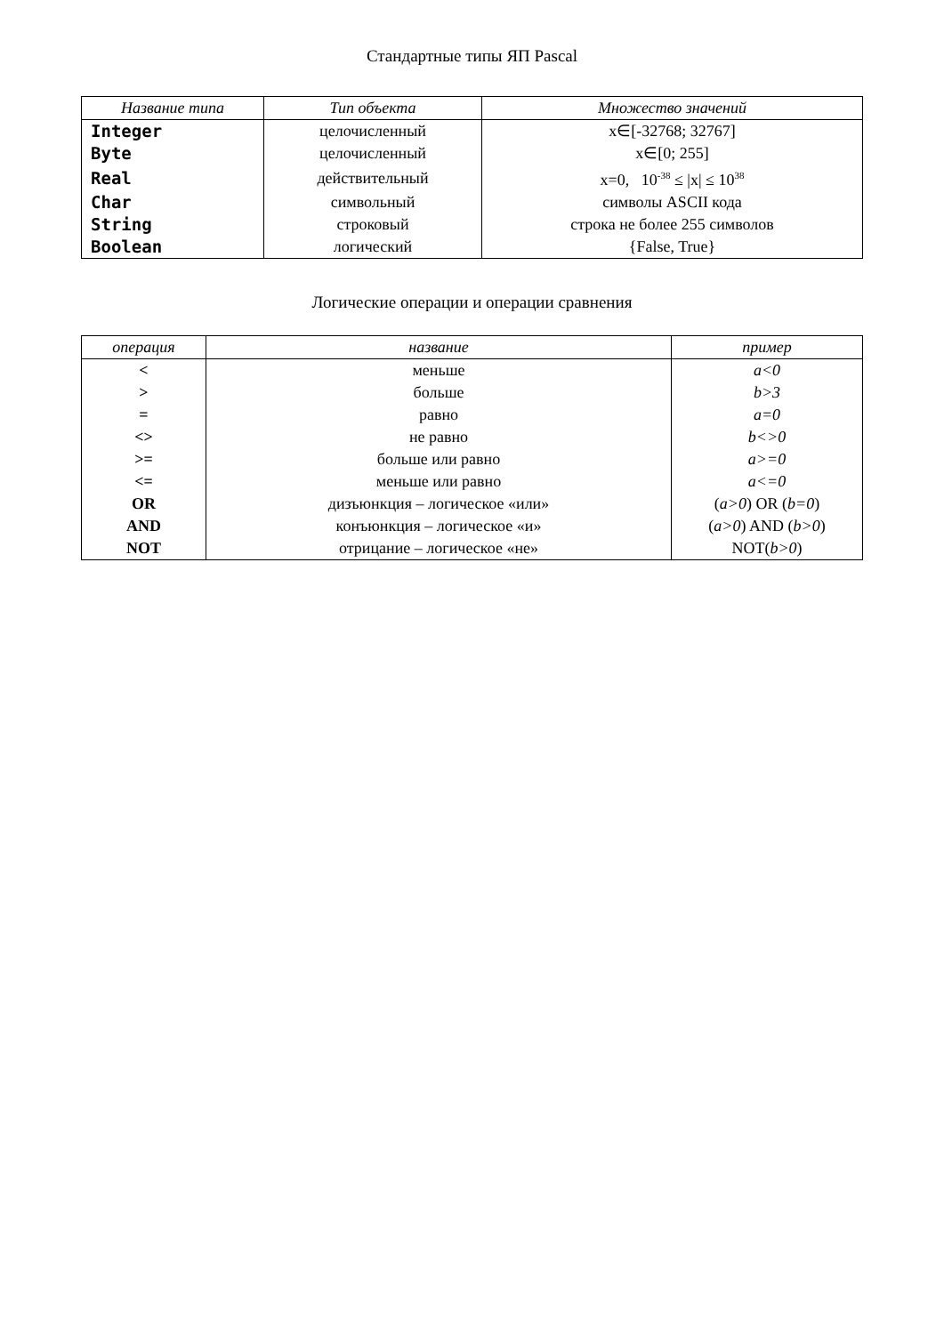Стандартные типы ЯП Pascal
| Название типа | Тип объекта | Множество значений |
| --- | --- | --- |
| Integer | целочисленный | x∈[-32768; 32767] |
| Byte | целочисленный | x∈[0; 255] |
| Real | действительный | x=0, 10<sup>-38</sup> ≤ /x/ ≤ 10<sup>38</sup> |
| Char | символьный | символы ASCII кода |
| String | строковый | строка не более 255 символов |
| Boolean | логический | {False, True} |
Логические операции и операции сравнения
| операция | название | пример |
| --- | --- | --- |
| < | меньше | a<0 |
| > | больше | b>3 |
| = | равно | a=0 |
| <> | не равно | b<>0 |
| >= | больше или равно | a>=0 |
| <= | меньше или равно | a<=0 |
| OR | дизъюнкция – логическое «или» | ( a>0 ) OR ( b=0 ) |
| AND | конъюнкция – логическое «и» | ( a>0 ) AND ( b>0 ) |
| NOT | отрицание – логическое «не» | NOT( b>0 ) |